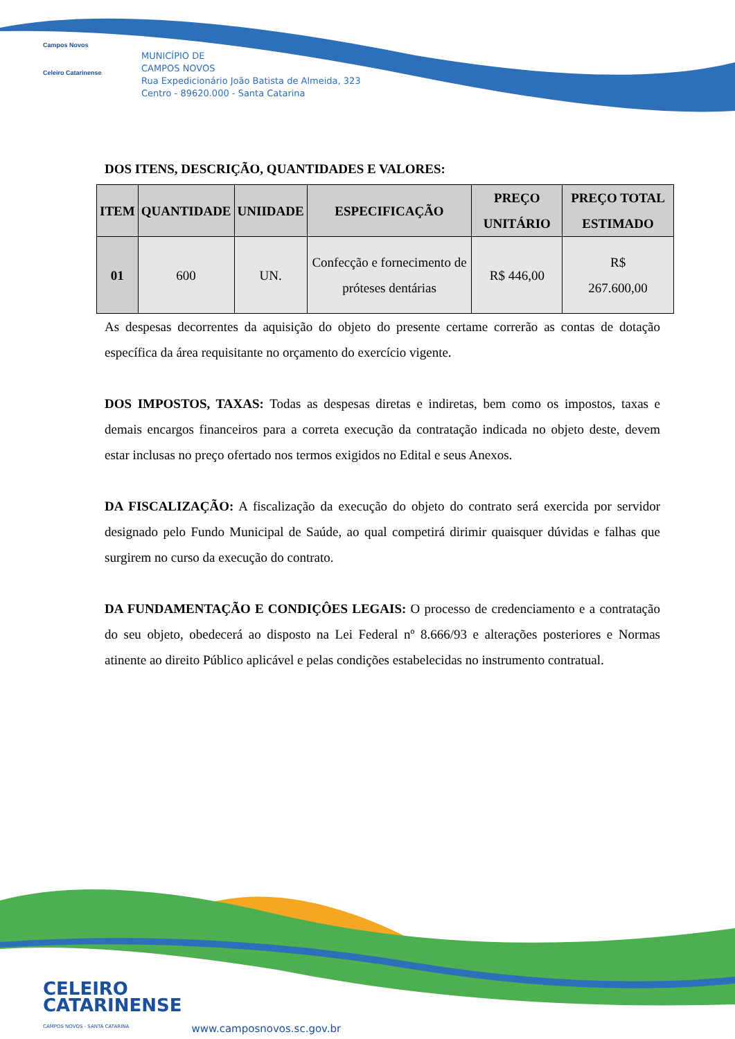Campos Novos
Celeiro Catarinense
MUNICÍPIO DE
CAMPOS NOVOS
Rua Expedicionário João Batista de Almeida, 323
Centro - 89620.000 - Santa Catarina
DOS ITENS, DESCRIÇÃO, QUANTIDADES E VALORES:
| ITEM | QUANTIDADE | UNIIDADE | ESPECIFICAÇÃO | PREÇO UNITÁRIO | PREÇO TOTAL ESTIMADO |
| --- | --- | --- | --- | --- | --- |
| 01 | 600 | UN. | Confecção e fornecimento de próteses dentárias | R$ 446,00 | R$ 267.600,00 |
As despesas decorrentes da aquisição do objeto do presente certame correrão as contas de dotação específica da área requisitante no orçamento do exercício vigente.
DOS IMPOSTOS, TAXAS: Todas as despesas diretas e indiretas, bem como os impostos, taxas e demais encargos financeiros para a correta execução da contratação indicada no objeto deste, devem estar inclusas no preço ofertado nos termos exigidos no Edital e seus Anexos.
DA FISCALIZAÇÃO: A fiscalização da execução do objeto do contrato será exercida por servidor designado pelo Fundo Municipal de Saúde, ao qual competirá dirimir quaisquer dúvidas e falhas que surgirem no curso da execução do contrato.
DA FUNDAMENTAÇÃO E CONDIÇÔES LEGAIS: O processo de credenciamento e a contratação do seu objeto, obedecerá ao disposto na Lei Federal nº 8.666/93 e alterações posteriores e Normas atinente ao direito Público aplicável e pelas condições estabelecidas no instrumento contratual.
CELEIRO
CATARINENSE
CAMPOS NOVOS - SANTA CATARINA
www.camposnovos.sc.gov.br